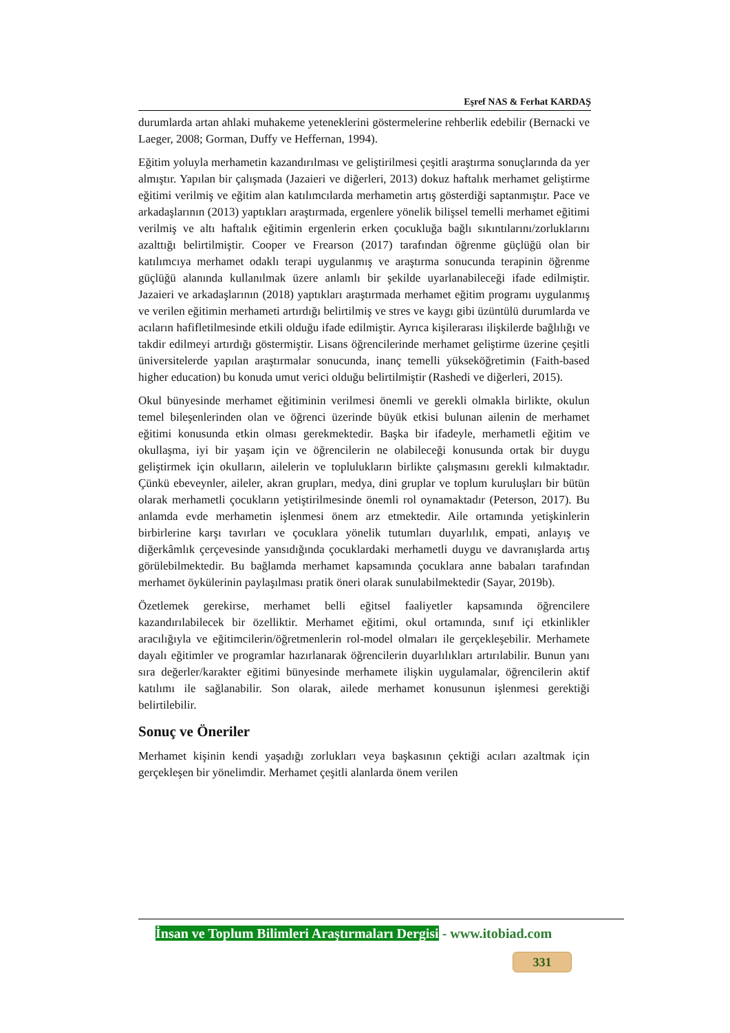Eşref NAS & Ferhat KARDAŞ
durumlarda artan ahlaki muhakeme yeteneklerini göstermelerine rehberlik edebilir (Bernacki ve Laeger, 2008; Gorman, Duffy ve Heffernan, 1994).
Eğitim yoluyla merhametin kazandırılması ve geliştirilmesi çeşitli araştırma sonuçlarında da yer almıştır. Yapılan bir çalışmada (Jazaieri ve diğerleri, 2013) dokuz haftalık merhamet geliştirme eğitimi verilmiş ve eğitim alan katılımcılarda merhametin artış gösterdiği saptanmıştır. Pace ve arkadaşlarının (2013) yaptıkları araştırmada, ergenlere yönelik bilişsel temelli merhamet eğitimi verilmiş ve altı haftalık eğitimin ergenlerin erken çocukluğa bağlı sıkıntılarını/zorluklarını azalttığı belirtilmiştir. Cooper ve Frearson (2017) tarafından öğrenme güçlüğü olan bir katılımcıya merhamet odaklı terapi uygulanmış ve araştırma sonucunda terapinin öğrenme güçlüğü alanında kullanılmak üzere anlamlı bir şekilde uyarlanabileceği ifade edilmiştir. Jazaieri ve arkadaşlarının (2018) yaptıkları araştırmada merhamet eğitim programı uygulanmış ve verilen eğitimin merhameti artırdığı belirtilmiş ve stres ve kaygı gibi üzüntülü durumlarda ve acıların hafifletilmesinde etkili olduğu ifade edilmiştir. Ayrıca kişilerarası ilişkilerde bağlılığı ve takdir edilmeyi artırdığı göstermiştir. Lisans öğrencilerinde merhamet geliştirme üzerine çeşitli üniversitelerde yapılan araştırmalar sonucunda, inanç temelli yükseköğretimin (Faith-based higher education) bu konuda umut verici olduğu belirtilmiştir (Rashedi ve diğerleri, 2015).
Okul bünyesinde merhamet eğitiminin verilmesi önemli ve gerekli olmakla birlikte, okulun temel bileşenlerinden olan ve öğrenci üzerinde büyük etkisi bulunan ailenin de merhamet eğitimi konusunda etkin olması gerekmektedir. Başka bir ifadeyle, merhametli eğitim ve okullaşma, iyi bir yaşam için ve öğrencilerin ne olabileceği konusunda ortak bir duygu geliştirmek için okulların, ailelerin ve toplulukların birlikte çalışmasını gerekli kılmaktadır. Çünkü ebeveynler, aileler, akran grupları, medya, dini gruplar ve toplum kuruluşları bir bütün olarak merhametli çocukların yetiştirilmesinde önemli rol oynamaktadır (Peterson, 2017). Bu anlamda evde merhametin işlenmesi önem arz etmektedir. Aile ortamında yetişkinlerin birbirlerine karşı tavırları ve çocuklara yönelik tutumları duyarlılık, empati, anlayış ve diğerkâmlık çerçevesinde yansıdığında çocuklardaki merhametli duygu ve davranışlarda artış görülebilmektedir. Bu bağlamda merhamet kapsamında çocuklara anne babaları tarafından merhamet öykülerinin paylaşılması pratik öneri olarak sunulabilmektedir (Sayar, 2019b).
Özetlemek gerekirse, merhamet belli eğitsel faaliyetler kapsamında öğrencilere kazandırılabilecek bir özelliktir. Merhamet eğitimi, okul ortamında, sınıf içi etkinlikler aracılığıyla ve eğitimcilerin/öğretmenlerin rol-model olmaları ile gerçekleşebilir. Merhamete dayalı eğitimler ve programlar hazırlanarak öğrencilerin duyarlılıkları artırılabilir. Bunun yanı sıra değerler/karakter eğitimi bünyesinde merhamete ilişkin uygulamalar, öğrencilerin aktif katılımı ile sağlanabilir. Son olarak, ailede merhamet konusunun işlenmesi gerektiği belirtilebilir.
Sonuç ve Öneriler
Merhamet kişinin kendi yaşadığı zorlukları veya başkasının çektiği acıları azaltmak için gerçekleşen bir yönelimdir. Merhamet çeşitli alanlarda önem verilen
İnsan ve Toplum Bilimleri Araştırmaları Dergisi - www.itobiad.com
331